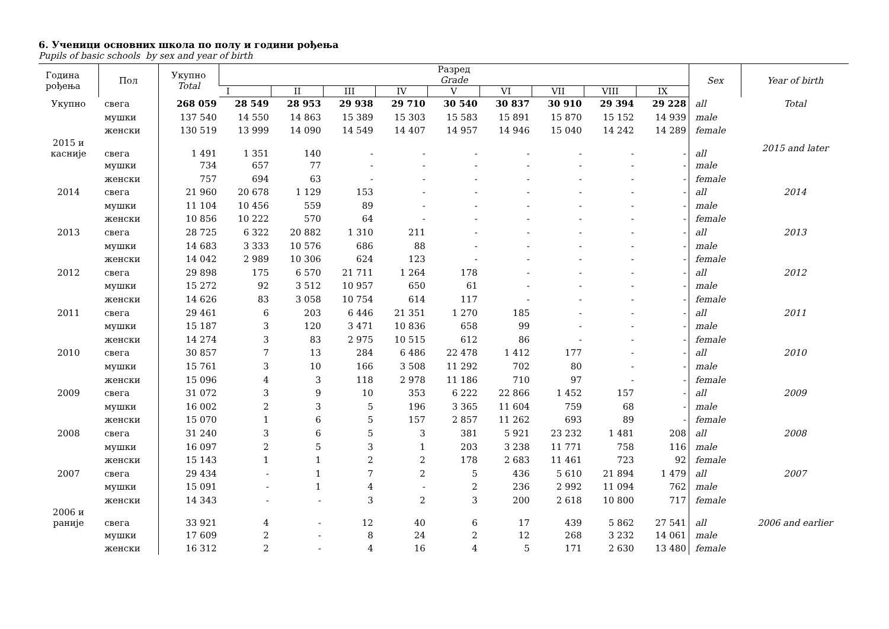6. Ученици основних школа по полу и години рођења
Pupils of basic schools by sex and year of birth
| Година рођења | Пол | Укупно Total | Разред Grade | | | | | | | | | Sex | Year of birth |
| --- | --- | --- | --- | --- | --- | --- | --- | --- | --- | --- | --- | --- | --- |
| | | | I | II | III | IV | V | VI | VII | VIII | IX | | |
| Укупно | свега | 268 059 | 28 549 | 28 953 | 29 938 | 29 710 | 30 540 | 30 837 | 30 910 | 29 394 | 29 228 | all | Total |
| | мушки | 137 540 | 14 550 | 14 863 | 15 389 | 15 303 | 15 583 | 15 891 | 15 870 | 15 152 | 14 939 | male | |
| | женски | 130 519 | 13 999 | 14 090 | 14 549 | 14 407 | 14 957 | 14 946 | 15 040 | 14 242 | 14 289 | female | |
| 2015 и касније | свега | 1 491 | 1 351 | 140 | - | - | - | - | - | - | - | all | 2015 and later |
| | мушки | 734 | 657 | 77 | - | - | - | - | - | - | - | male | |
| | женски | 757 | 694 | 63 | - | - | - | - | - | - | - | female | |
| 2014 | свега | 21 960 | 20 678 | 1 129 | 153 | - | - | - | - | - | - | all | 2014 |
| | мушки | 11 104 | 10 456 | 559 | 89 | - | - | - | - | - | - | male | |
| | женски | 10 856 | 10 222 | 570 | 64 | - | - | - | - | - | - | female | |
| 2013 | свега | 28 725 | 6 322 | 20 882 | 1 310 | 211 | - | - | - | - | - | all | 2013 |
| | мушки | 14 683 | 3 333 | 10 576 | 686 | 88 | - | - | - | - | - | male | |
| | женски | 14 042 | 2 989 | 10 306 | 624 | 123 | - | - | - | - | - | female | |
| 2012 | свега | 29 898 | 175 | 6 570 | 21 711 | 1 264 | 178 | - | - | - | - | all | 2012 |
| | мушки | 15 272 | 92 | 3 512 | 10 957 | 650 | 61 | - | - | - | - | male | |
| | женски | 14 626 | 83 | 3 058 | 10 754 | 614 | 117 | - | - | - | - | female | |
| 2011 | свега | 29 461 | 6 | 203 | 6 446 | 21 351 | 1 270 | 185 | - | - | - | all | 2011 |
| | мушки | 15 187 | 3 | 120 | 3 471 | 10 836 | 658 | 99 | - | - | - | male | |
| | женски | 14 274 | 3 | 83 | 2 975 | 10 515 | 612 | 86 | - | - | - | female | |
| 2010 | свега | 30 857 | 7 | 13 | 284 | 6 486 | 22 478 | 1 412 | 177 | - | - | all | 2010 |
| | мушки | 15 761 | 3 | 10 | 166 | 3 508 | 11 292 | 702 | 80 | - | - | male | |
| | женски | 15 096 | 4 | 3 | 118 | 2 978 | 11 186 | 710 | 97 | - | - | female | |
| 2009 | свега | 31 072 | 3 | 9 | 10 | 353 | 6 222 | 22 866 | 1 452 | 157 | - | all | 2009 |
| | мушки | 16 002 | 2 | 3 | 5 | 196 | 3 365 | 11 604 | 759 | 68 | - | male | |
| | женски | 15 070 | 1 | 6 | 5 | 157 | 2 857 | 11 262 | 693 | 89 | - | female | |
| 2008 | свега | 31 240 | 3 | 6 | 5 | 3 | 381 | 5 921 | 23 232 | 1 481 | 208 | all | 2008 |
| | мушки | 16 097 | 2 | 5 | 3 | 1 | 203 | 3 238 | 11 771 | 758 | 116 | male | |
| | женски | 15 143 | 1 | 1 | 2 | 2 | 178 | 2 683 | 11 461 | 723 | 92 | female | |
| 2007 | свега | 29 434 | - | 1 | 7 | 2 | 5 | 436 | 5 610 | 21 894 | 1 479 | all | 2007 |
| | мушки | 15 091 | - | 1 | 4 | - | 2 | 236 | 2 992 | 11 094 | 762 | male | |
| | женски | 14 343 | - | - | 3 | 2 | 3 | 200 | 2 618 | 10 800 | 717 | female | |
| 2006 и раније | свега | 33 921 | 4 | - | 12 | 40 | 6 | 17 | 439 | 5 862 | 27 541 | all | 2006 and earlier |
| | мушки | 17 609 | 2 | - | 8 | 24 | 2 | 12 | 268 | 3 232 | 14 061 | male | |
| | женски | 16 312 | 2 | - | 4 | 16 | 4 | 5 | 171 | 2 630 | 13 480 | female | |